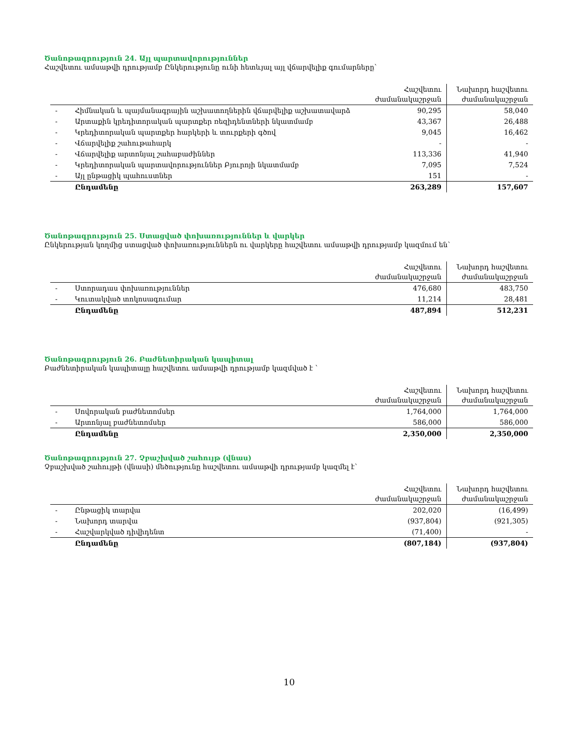Ծանոթագրություն 24. Այլ պարտավորություններ
Հաշվետու ամսաթվի դրությամբ Ընկերությունը ունի հետևյալ այլ վճարվելիք գումարները՝
| | | Հաշվետու ժամանակաշրջան | Նախորդ հաշվետու ժամանակաշրջան |
| - | Հիմնական և պայմանագրային աշխատողներին վճարվելիք աշխատավարձ | 90,295 | 58,040 |
| - | Արտաքին կրեդիտորական պարտքեր ռեզիդենտների նկատմամբ | 43,367 | 26,488 |
| - | Կրեդիտորական պարտքեր հարկերի և տուրքերի գծով | 9,045 | 16,462 |
| - | Վճարվելիք շահութահարկ | - | - |
| - | Վճարվելիք արտոնյալ շահաբաժիններ | 113,336 | 41,940 |
| - | Կրեդիտորական պարտավորություններ Բյուրոյի նկատմամբ | 7,095 | 7,524 |
| - | Այլ ընթացիկ պահուստներ | 151 | - |
| | Ընդամենը | 263,289 | 157,607 |
Ծանոթագրություն 25. Ստացված փոխառություններ և վարկեր
Ընկերության կողմից ստացված փոխառություններն ու վարկերը հաշվետու ամսաթվի դրությամբ կազմում են՝
| | | Հաշվետու ժամանակաշրջան | Նախորդ հաշվետու ժամանակաշրջան |
| - | Ստորադաս փոխառություններ | 476,680 | 483,750 |
| - | Կուտակված տոկոսագումար | 11,214 | 28,481 |
| | Ընդամենը | 487,894 | 512,231 |
Ծանոթագրություն 26. Բաժնետիրական կապիտալ
Բաժնետիրական կապիտալը հաշվետու ամսաթվի դրությամբ կազմված է `
| | | Հաշվետու ժամանակաշրջան | Նախորդ հաշվետու ժամանակաշրջան |
| - | Սովորական բաժնետոմսեր | 1,764,000 | 1,764,000 |
| - | Արտոնյալ բաժնետոմսեր | 586,000 | 586,000 |
| | Ընդամենը | 2,350,000 | 2,350,000 |
Ծանոթագրություն 27. Չբաշխված շահույթ (վնաս)
Չբաշխված շահույթի (վնասի) մեծությունը հաշվետու ամսաթվի դրությամբ կազմել է՝
| | | Հաշվետու ժամանակաշրջան | Նախորդ հաշվետու ժամանակաշրջան |
| - | Ընթացիկ տարվա | 202,020 | (16,499) |
| - | Նախորդ տարվա | (937,804) | (921,305) |
| - | Հաշվարկված դիվիդենտ | (71,400) | - |
| | Ընդամենը | (807,184) | (937,804) |
10